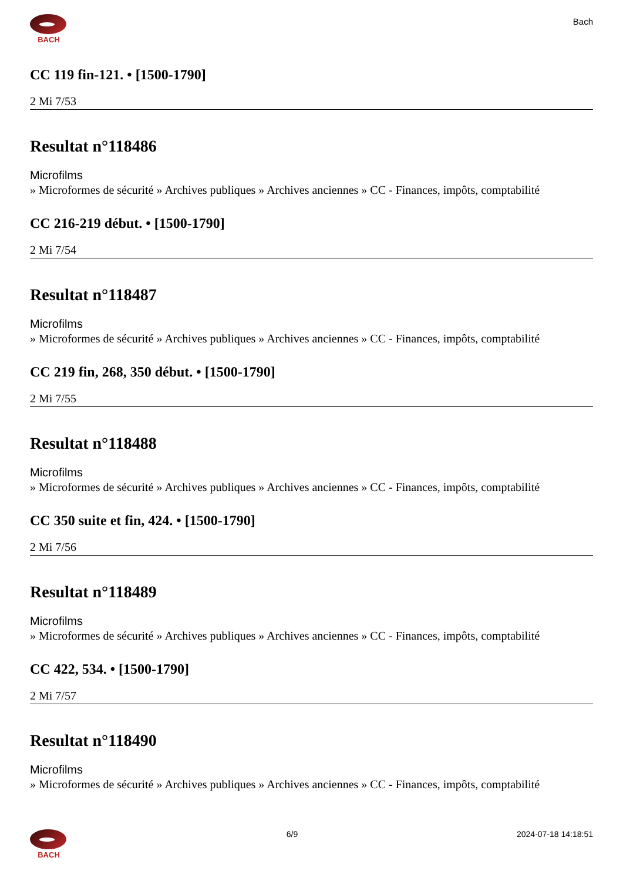BACH
Bach
CC 119 fin-121. • [1500-1790]
2 Mi 7/53
Resultat n°118486
Microfilms
» Microformes de sécurité » Archives publiques » Archives anciennes » CC - Finances, impôts, comptabilité
CC 216-219 début. • [1500-1790]
2 Mi 7/54
Resultat n°118487
Microfilms
» Microformes de sécurité » Archives publiques » Archives anciennes » CC - Finances, impôts, comptabilité
CC 219 fin, 268, 350 début. • [1500-1790]
2 Mi 7/55
Resultat n°118488
Microfilms
» Microformes de sécurité » Archives publiques » Archives anciennes » CC - Finances, impôts, comptabilité
CC 350 suite et fin, 424. • [1500-1790]
2 Mi 7/56
Resultat n°118489
Microfilms
» Microformes de sécurité » Archives publiques » Archives anciennes » CC - Finances, impôts, comptabilité
CC 422, 534. • [1500-1790]
2 Mi 7/57
Resultat n°118490
Microfilms
» Microformes de sécurité » Archives publiques » Archives anciennes » CC - Finances, impôts, comptabilité
BACH 6/9 2024-07-18 14:18:51